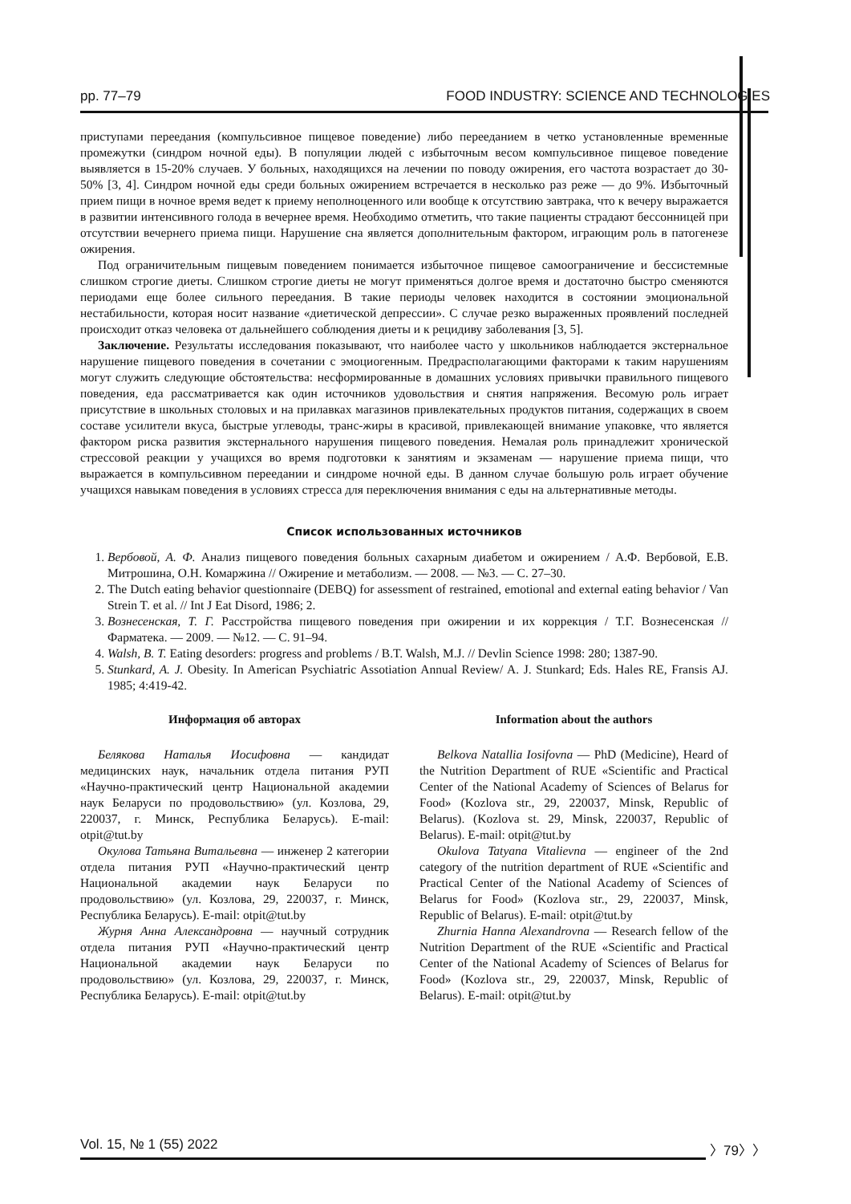pp. 77–79 FOOD INDUSTRY: SCIENCE AND TECHNOLOGIES
приступами переедания (компульсивное пищевое поведение) либо перееданием в четко установленные временные промежутки (синдром ночной еды). В популяции людей с избыточным весом компульсивное пищевое поведение выявляется в 15-20% случаев. У больных, находящихся на лечении по поводу ожирения, его частота возрастает до 30-50% [3, 4]. Синдром ночной еды среди больных ожирением встречается в несколько раз реже — до 9%. Избыточный прием пищи в ночное время ведет к приему неполноценного или вообще к отсутствию завтрака, что к вечеру выражается в развитии интенсивного голода в вечернее время. Необходимо отметить, что такие пациенты страдают бессонницей при отсутствии вечернего приема пищи. Нарушение сна является дополнительным фактором, играющим роль в патогенезе ожирения.
Под ограничительным пищевым поведением понимается избыточное пищевое самоограничение и бессистемные слишком строгие диеты. Слишком строгие диеты не могут применяться долгое время и достаточно быстро сменяются периодами еще более сильного переедания. В такие периоды человек находится в состоянии эмоциональной нестабильности, которая носит название «диетической депрессии». С случае резко выраженных проявлений последней происходит отказ человека от дальнейшего соблюдения диеты и к рецидиву заболевания [3, 5].
Заключение. Результаты исследования показывают, что наиболее часто у школьников наблюдается экстернальное нарушение пищевого поведения в сочетании с эмоциогенным. Предрасполагающими факторами к таким нарушениям могут служить следующие обстоятельства: несформированные в домашних условиях привычки правильного пищевого поведения, еда рассматривается как один источников удовольствия и снятия напряжения. Весомую роль играет присутствие в школьных столовых и на прилавках магазинов привлекательных продуктов питания, содержащих в своем составе усилители вкуса, быстрые углеводы, транс-жиры в красивой, привлекающей внимание упаковке, что является фактором риска развития экстернального нарушения пищевого поведения. Немалая роль принадлежит хронической стрессовой реакции у учащихся во время подготовки к занятиям и экзаменам — нарушение приема пищи, что выражается в компульсивном переедании и синдроме ночной еды. В данном случае большую роль играет обучение учащихся навыкам поведения в условиях стресса для переключения внимания с еды на альтернативные методы.
Список использованных источников
1. Вербовой, А. Ф. Анализ пищевого поведения больных сахарным диабетом и ожирением / А.Ф. Вербовой, Е.В. Митрошина, О.Н. Комаржина // Ожирение и метаболизм. — 2008. — №3. — С. 27–30.
2. The Dutch eating behavior questionnaire (DEBQ) for assessment of restrained, emotional and external eating behavior / Van Strein T. et al. // Int J Eat Disord, 1986; 2.
3. Вознесенская, Т. Г. Расстройства пищевого поведения при ожирении и их коррекция / Т.Г. Вознесенская // Фарматека. — 2009. — №12. — С. 91–94.
4. Walsh, B. T. Eating desorders: progress and problems / B.T. Walsh, M.J. // Devlin Science 1998: 280; 1387-90.
5. Stunkard, A. J. Obesity. In American Psychiatric Assotiation Annual Review/ A. J. Stunkard; Eds. Hales RE, Fransis AJ. 1985; 4:419-42.
Информация об авторах
Белякова Наталья Иосифовна — кандидат медицинских наук, начальник отдела питания РУП «Научно-практический центр Национальной академии наук Беларуси по продовольствию» (ул. Козлова, 29, 220037, г. Минск, Республика Беларусь). E-mail: otpit@tut.by
Окулова Татьяна Витальевна — инженер 2 категории отдела питания РУП «Научно-практический центр Национальной академии наук Беларуси по продовольствию» (ул. Козлова, 29, 220037, г. Минск, Республика Беларусь). E-mail: otpit@tut.by
Журня Анна Александровна — научный сотрудник отдела питания РУП «Научно-практический центр Национальной академии наук Беларуси по продовольствию» (ул. Козлова, 29, 220037, г. Минск, Республика Беларусь). E-mail: otpit@tut.by
Information about the authors
Belkova Natallia Iosifovna — PhD (Medicine), Heard of the Nutrition Department of RUE «Scientific and Practical Center of the National Academy of Sciences of Belarus for Food» (Kozlova str., 29, 220037, Minsk, Republic of Belarus). (Kozlova st. 29, Minsk, 220037, Republic of Belarus). E-mail: otpit@tut.by
Okulova Tatyana Vitalievna — engineer of the 2nd category of the nutrition department of RUE «Scientific and Practical Center of the National Academy of Sciences of Belarus for Food» (Kozlova str., 29, 220037, Minsk, Republic of Belarus). E-mail: otpit@tut.by
Zhurnia Hanna Alexandrovna — Research fellow of the Nutrition Department of the RUE «Scientific and Practical Center of the National Academy of Sciences of Belarus for Food» (Kozlova str., 29, 220037, Minsk, Republic of Belarus). E-mail: otpit@tut.by
Vol. 15, № 1 (55) 2022 〉79〉〉